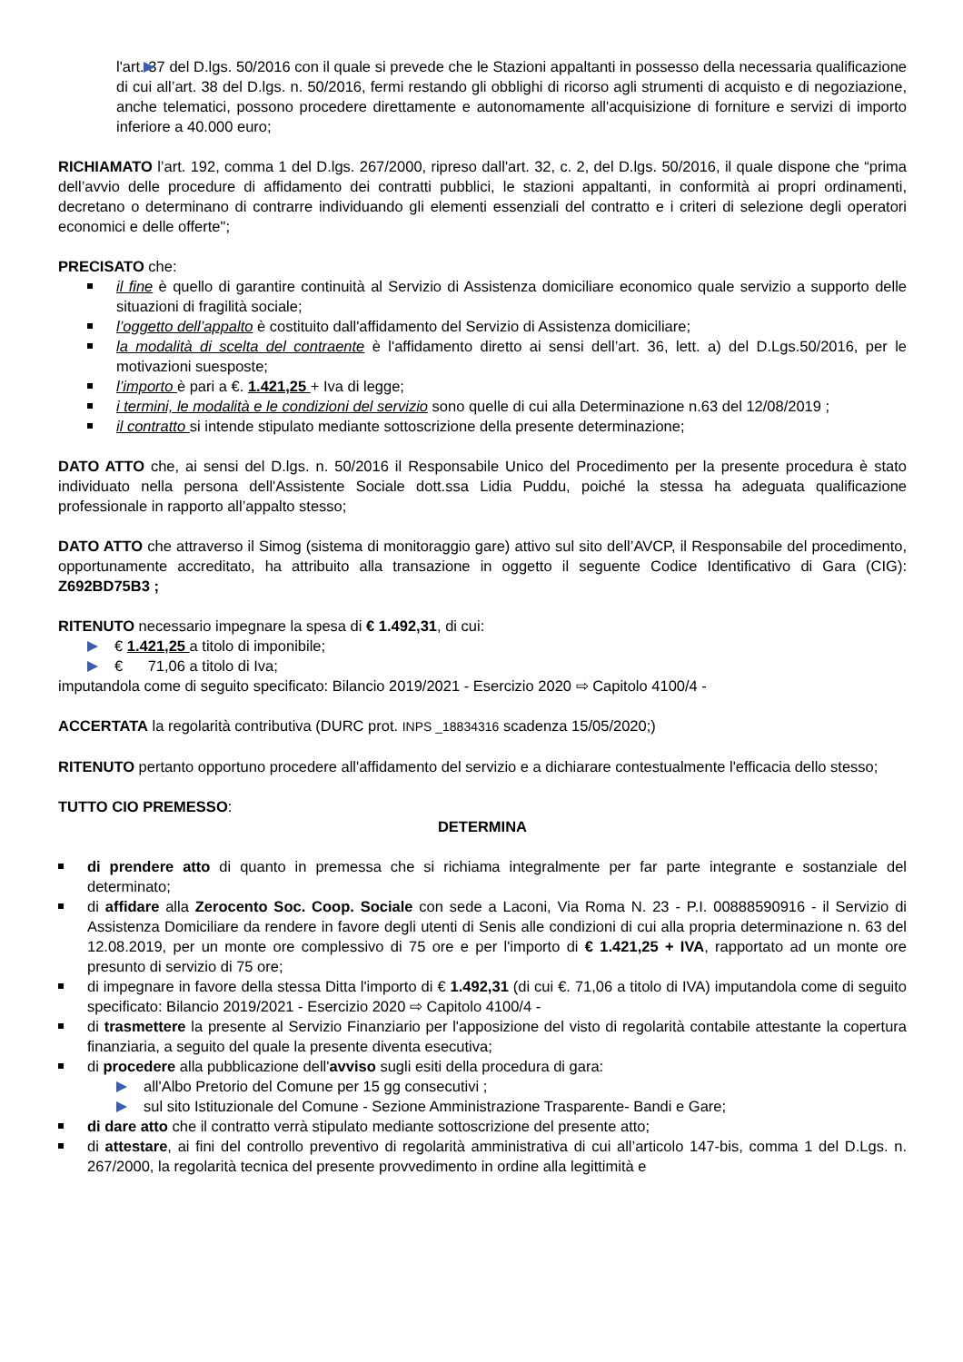l'art. 37 del D.lgs. 50/2016 con il quale si prevede che le Stazioni appaltanti in possesso della necessaria qualificazione di cui all’art. 38 del D.lgs. n. 50/2016, fermi restando gli obblighi di ricorso agli strumenti di acquisto e di negoziazione, anche telematici, possono procedere direttamente e autonomamente all'acquisizione di forniture e servizi di importo inferiore a 40.000 euro;
RICHIAMATO l’art. 192, comma 1 del D.lgs. 267/2000, ripreso dall'art. 32, c. 2, del D.lgs. 50/2016, il quale dispone che “prima dell’avvio delle procedure di affidamento dei contratti pubblici, le stazioni appaltanti, in conformità ai propri ordinamenti, decretano o determinano di contrarre individuando gli elementi essenziali del contratto e i criteri di selezione degli operatori economici e delle offerte";
PRECISATO che:
il fine è quello di garantire continuità al Servizio di Assistenza domiciliare economico quale servizio a supporto delle situazioni di fragilità sociale;
l’oggetto dell’appalto è costituito dall'affidamento del Servizio di Assistenza domiciliare;
la modalità di scelta del contraente è l'affidamento diretto ai sensi dell’art. 36, lett. a) del D.Lgs.50/2016, per le motivazioni suesposte;
l’importo è pari a €. 1.421,25 + Iva di legge;
i termini, le modalità e le condizioni del servizio sono quelle di cui alla Determinazione n.63 del 12/08/2019 ;
il contratto si intende stipulato mediante sottoscrizione della presente determinazione;
DATO ATTO che, ai sensi del D.lgs. n. 50/2016 il Responsabile Unico del Procedimento per la presente procedura è stato individuato nella persona dell'Assistente Sociale dott.ssa Lidia Puddu, poiché la stessa ha adeguata qualificazione professionale in rapporto all’appalto stesso;
DATO ATTO che attraverso il Simog (sistema di monitoraggio gare) attivo sul sito dell’AVCP, il Responsabile del procedimento, opportunamente accreditato, ha attribuito alla transazione in oggetto il seguente Codice Identificativo di Gara (CIG): Z692BD75B3 ;
RITENUTO necessario impegnare la spesa di € 1.492,31, di cui:
€ 1.421,25 a titolo di imponibile;
€ 71,06 a titolo di Iva;
imputandola come di seguito specificato: Bilancio 2019/2021 - Esercizio 2020 ⇨ Capitolo 4100/4 -
ACCERTATA la regolarità contributiva (DURC prot. INPS _18834316 scadenza 15/05/2020;)
RITENUTO pertanto opportuno procedere all'affidamento del servizio e a dichiarare contestualmente l'efficacia dello stesso;
TUTTO CIO PREMESSO:
DETERMINA
di prendere atto di quanto in premessa che si richiama integralmente per far parte integrante e sostanziale del determinato;
di affidare alla Zerocento Soc. Coop. Sociale con sede a Laconi, Via Roma N. 23 - P.I. 00888590916 - il Servizio di Assistenza Domiciliare da rendere in favore degli utenti di Senis alle condizioni di cui alla propria determinazione n. 63 del 12.08.2019, per un monte ore complessivo di 75 ore e per l'importo di € 1.421,25 + IVA, rapportato ad un monte ore presunto di servizio di 75 ore;
di impegnare in favore della stessa Ditta l'importo di € 1.492,31 (di cui €. 71,06 a titolo di IVA) imputandola come di seguito specificato: Bilancio 2019/2021 - Esercizio 2020 ⇨ Capitolo 4100/4 -
di trasmettere la presente al Servizio Finanziario per l'apposizione del visto di regolarità contabile attestante la copertura finanziaria, a seguito del quale la presente diventa esecutiva;
di procedere alla pubblicazione dell'avviso sugli esiti della procedura di gara:
all'Albo Pretorio del Comune per 15 gg consecutivi ;
sul sito Istituzionale del Comune - Sezione Amministrazione Trasparente- Bandi e Gare;
di dare atto che il contratto verrà stipulato mediante sottoscrizione del presente atto;
di attestare, ai fini del controllo preventivo di regolarità amministrativa di cui all’articolo 147-bis, comma 1 del D.Lgs. n. 267/2000, la regolarità tecnica del presente provvedimento in ordine alla legittimità e